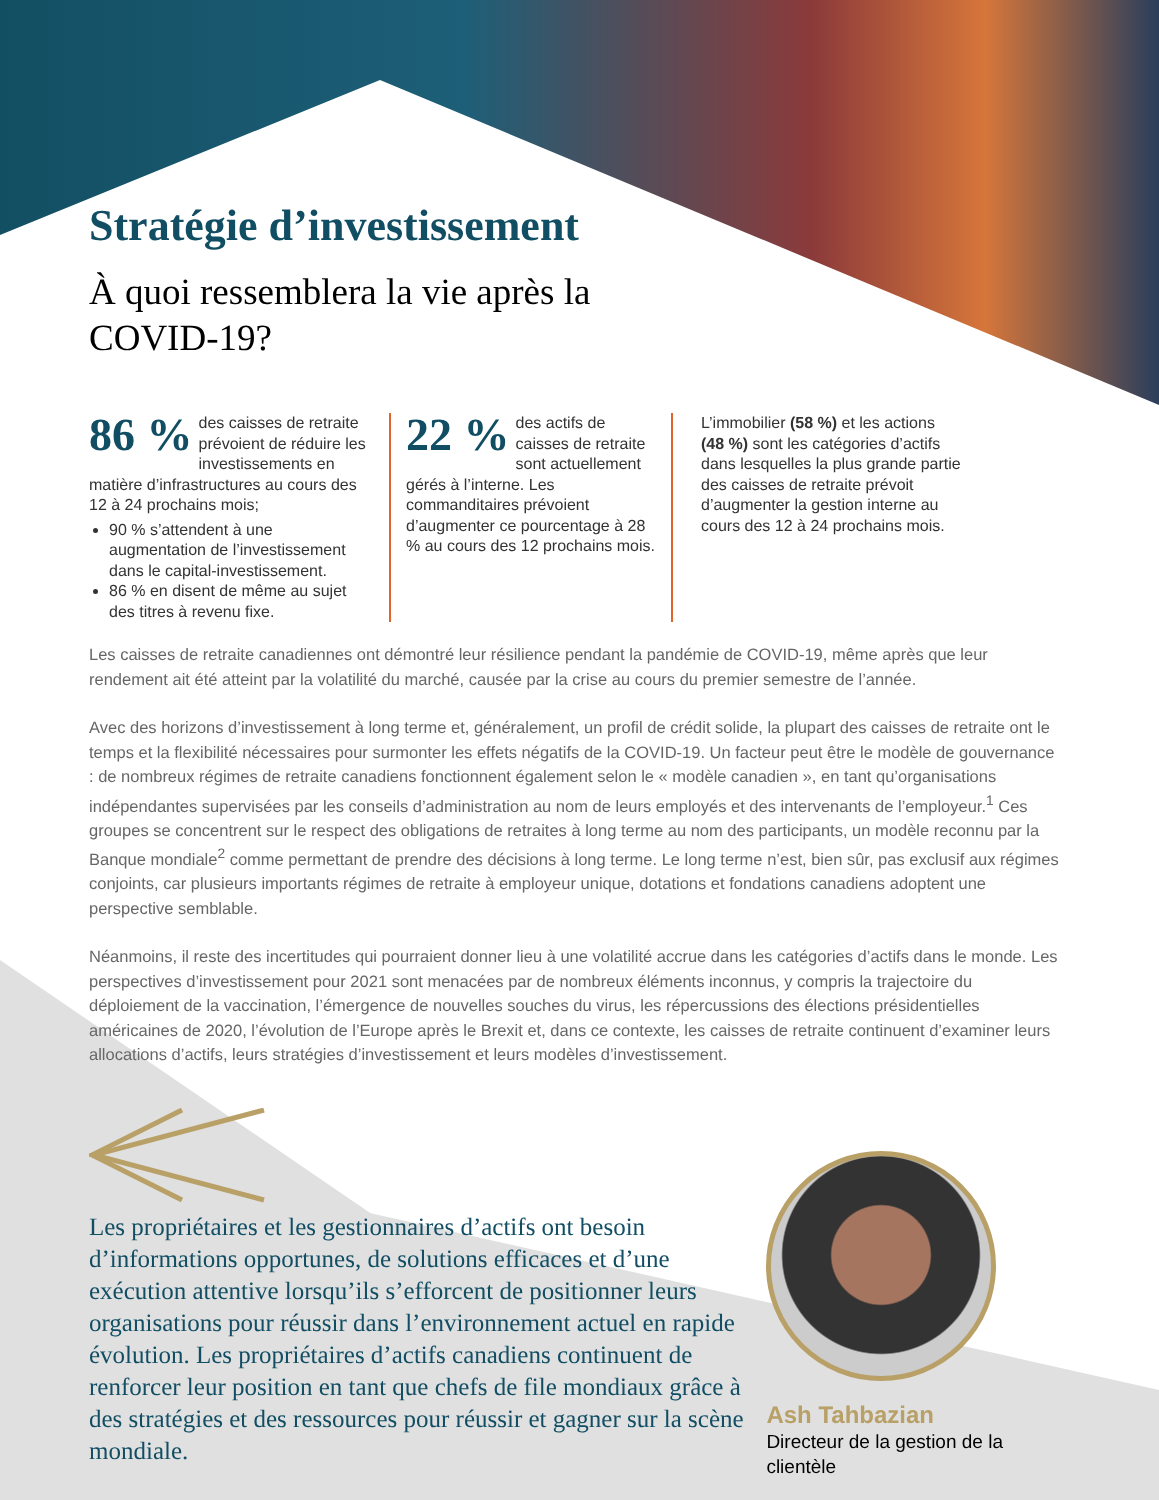Stratégie d’investissement
À quoi ressemblera la vie après la COVID-19?
86 % des caisses de retraite prévoient de réduire les investissements en matière d’infrastructures au cours des 12 à 24 prochains mois;
90 % s’attendent à une augmentation de l’investissement dans le capital-investissement.
86 % en disent de même au sujet des titres à revenu fixe.
22 % des actifs de caisses de retraite sont actuellement gérés à l’interne. Les commanditaires prévoient d’augmenter ce pourcentage à 28 % au cours des 12 prochains mois.
L’immobilier (58 %) et les actions (48 %) sont les catégories d’actifs dans lesquelles la plus grande partie des caisses de retraite prévoit d’augmenter la gestion interne au cours des 12 à 24 prochains mois.
Les caisses de retraite canadiennes ont démontré leur résilience pendant la pandémie de COVID-19, même après que leur rendement ait été atteint par la volatilité du marché, causée par la crise au cours du premier semestre de l’année.
Avec des horizons d’investissement à long terme et, généralement, un profil de crédit solide, la plupart des caisses de retraite ont le temps et la flexibilité nécessaires pour surmonter les effets négatifs de la COVID-19. Un facteur peut être le modèle de gouvernance : de nombreux régimes de retraite canadiens fonctionnent également selon le « modèle canadien », en tant qu’organisations indépendantes supervisées par les conseils d’administration au nom de leurs employés et des intervenants de l’employeur.<sup>1</sup> Ces groupes se concentrent sur le respect des obligations de retraites à long terme au nom des participants, un modèle reconnu par la Banque mondiale<sup>2</sup> comme permettant de prendre des décisions à long terme. Le long terme n’est, bien sûr, pas exclusif aux régimes conjoints, car plusieurs importants régimes de retraite à employeur unique, dotations et fondations canadiens adoptent une perspective semblable.
Néanmoins, il reste des incertitudes qui pourraient donner lieu à une volatilité accrue dans les catégories d’actifs dans le monde. Les perspectives d’investissement pour 2021 sont menacées par de nombreux éléments inconnus, y compris la trajectoire du déploiement de la vaccination, l’émergence de nouvelles souches du virus, les répercussions des élections présidentielles américaines de 2020, l’évolution de l’Europe après le Brexit et, dans ce contexte, les caisses de retraite continuent d’examiner leurs allocations d’actifs, leurs stratégies d’investissement et leurs modèles d’investissement.
Les propriétaires et les gestionnaires d’actifs ont besoin d’informations opportunes, de solutions efficaces et d’une exécution attentive lorsqu’ils s’efforcent de positionner leurs organisations pour réussir dans l’environnement actuel en rapide évolution. Les propriétaires d’actifs canadiens continuent de renforcer leur position en tant que chefs de file mondiaux grâce à des stratégies et des ressources pour réussir et gagner sur la scène mondiale.
Ash Tahbazian
Directeur de la gestion de la clientèle